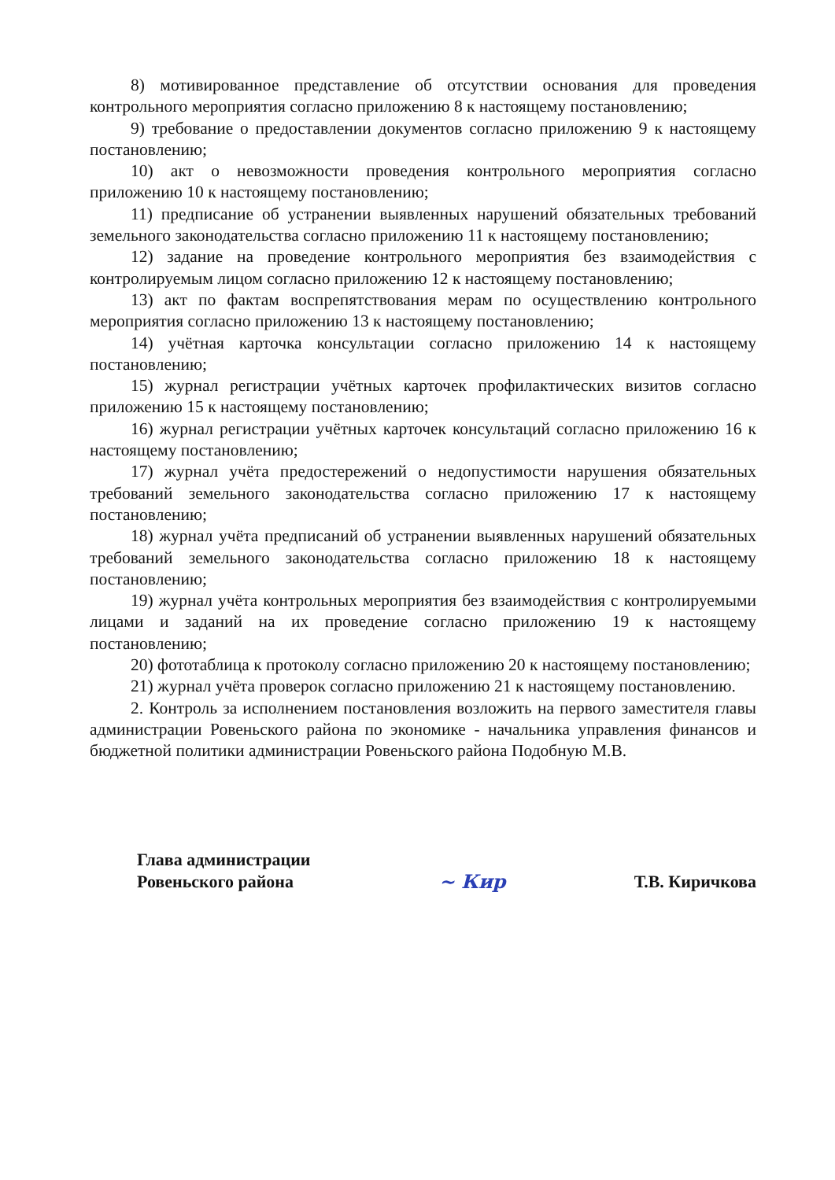8) мотивированное представление об отсутствии основания для проведения контрольного мероприятия согласно приложению 8 к настоящему постановлению;
9) требование о предоставлении документов согласно приложению 9 к настоящему постановлению;
10) акт о невозможности проведения контрольного мероприятия согласно приложению 10 к настоящему постановлению;
11) предписание об устранении выявленных нарушений обязательных требований земельного законодательства согласно приложению 11 к настоящему постановлению;
12) задание на проведение контрольного мероприятия без взаимодействия с контролируемым лицом согласно приложению 12 к настоящему постановлению;
13) акт по фактам воспрепятствования мерам по осуществлению контрольного мероприятия согласно приложению 13 к настоящему постановлению;
14) учётная карточка консультации согласно приложению 14 к настоящему постановлению;
15) журнал регистрации учётных карточек профилактических визитов согласно приложению 15 к настоящему постановлению;
16) журнал регистрации учётных карточек консультаций согласно приложению 16 к настоящему постановлению;
17) журнал учёта предостережений о недопустимости нарушения обязательных требований земельного законодательства согласно приложению 17 к настоящему постановлению;
18) журнал учёта предписаний об устранении выявленных нарушений обязательных требований земельного законодательства согласно приложению 18 к настоящему постановлению;
19) журнал учёта контрольных мероприятия без взаимодействия с контролируемыми лицами и заданий на их проведение согласно приложению 19 к настоящему постановлению;
20) фототаблица к протоколу согласно приложению 20 к настоящему постановлению;
21) журнал учёта проверок согласно приложению 21 к настоящему постановлению.
2. Контроль за исполнением постановления возложить на первого заместителя главы администрации Ровеньского района по экономике - начальника управления финансов и бюджетной политики администрации Ровеньского района Подобную М.В.
Глава администрации
Ровеньского района
~ Кир
Т.В. Киричкова